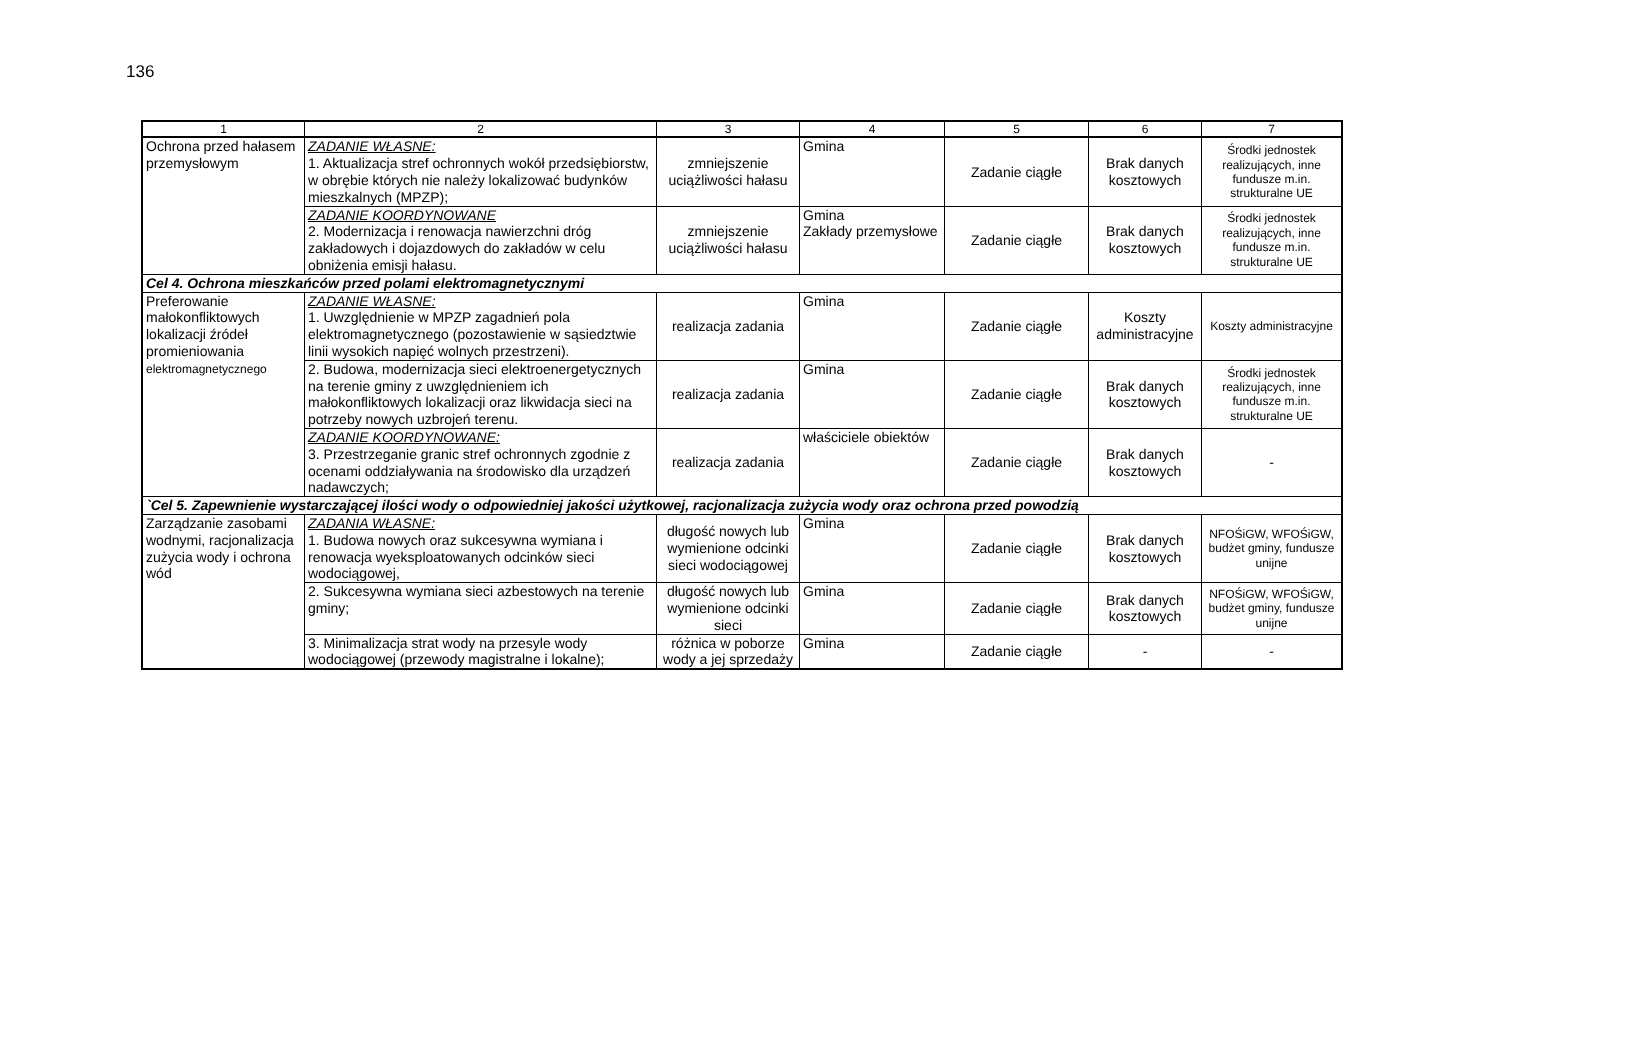136
| 1 | 2 | 3 | 4 | 5 | 6 | 7 |
| --- | --- | --- | --- | --- | --- | --- |
| Ochrona przed hałasem przemysłowym | ZADANIE WŁASNE: 1. Aktualizacja stref ochronnych wokół przedsiębiorstw, w obrębie których nie należy lokalizować budynków mieszkalnych (MPZP); | zmniejszenie uciążliwości hałasu | Gmina | Zadanie ciągłe | Brak danych kosztowych | Środki jednostek realizujących, inne fundusze m.in. strukturalne UE |
| | ZADANIE KOORDYNOWANE 2. Modernizacja i renowacja nawierzchni dróg zakładowych i dojazdowych do zakładów w celu obniżenia emisji hałasu. | zmniejszenie uciążliwości hałasu | Gmina Zakłady przemysłowe | Zadanie ciągłe | Brak danych kosztowych | Środki jednostek realizujących, inne fundusze m.in. strukturalne UE |
| Cel 4. Ochrona mieszkańców przed polami elektromagnetycznymi | | | | | | |
| Preferowanie małokonfliktowych lokalizacji źródeł promieniowania elektromagnetycznego | ZADANIE WŁASNE: 1. Uwzględnienie w MPZP zagadnień pola elektromagnetycznego (pozostawienie w sąsiedztwie linii wysokich napięć wolnych przestrzeni). | realizacja zadania | Gmina | Zadanie ciągłe | Koszty administracyjne | Koszty administracyjne |
| | 2. Budowa, modernizacja sieci elektroenergetycznych na terenie gminy z uwzględnieniem ich małokonfliktowych lokalizacji oraz likwidacja sieci na potrzeby nowych uzbrojeń terenu. | realizacja zadania | Gmina | Zadanie ciągłe | Brak danych kosztowych | Środki jednostek realizujących, inne fundusze m.in. strukturalne UE |
| | ZADANIE KOORDYNOWANE: 3. Przestrzeganie granic stref ochronnych zgodnie z ocenami oddziaływania na środowisko dla urządzeń nadawczych; | realizacja zadania | właściciele obiektów | Zadanie ciągłe | Brak danych kosztowych | - |
| `Cel 5. Zapewnienie wystarczającej ilości wody o odpowiedniej jakości użytkowej, racjonalizacja zużycia wody oraz ochrona przed powodzią | | | | | | |
| Zarządzanie zasobami wodnymi, racjonalizacja zużycia wody i ochrona wód | ZADANIA WŁASNE: 1. Budowa nowych oraz sukcesywna wymiana i renowacja wyeksploatowanych odcinków sieci wodociągowej, | długość nowych lub wymienione odcinki sieci wodociągowej | Gmina | Zadanie ciągłe | Brak danych kosztowych | NFOŚiGW, WFOŚiGW, budżet gminy, fundusze unijne |
| | 2. Sukcesywna wymiana sieci azbestowych na terenie gminy; | długość nowych lub wymienione odcinki sieci | Gmina | Zadanie ciągłe | Brak danych kosztowych | NFOŚiGW, WFOŚiGW, budżet gminy, fundusze unijne |
| | 3. Minimalizacja strat wody na przesyle wody wodociągowej (przewody magistralne i lokalne); | różnica w poborze wody a jej sprzedaży | Gmina | Zadanie ciągłe | - | - |